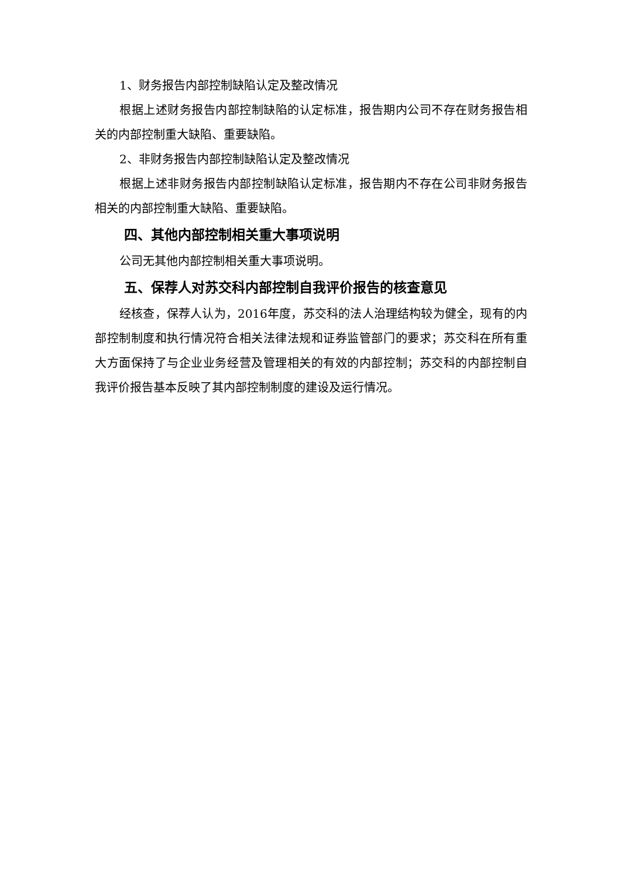1、财务报告内部控制缺陷认定及整改情况
根据上述财务报告内部控制缺陷的认定标准，报告期内公司不存在财务报告相关的内部控制重大缺陷、重要缺陷。
2、非财务报告内部控制缺陷认定及整改情况
根据上述非财务报告内部控制缺陷认定标准，报告期内不存在公司非财务报告相关的内部控制重大缺陷、重要缺陷。
四、其他内部控制相关重大事项说明
公司无其他内部控制相关重大事项说明。
五、保荐人对苏交科内部控制自我评价报告的核查意见
经核查，保荐人认为，2016年度，苏交科的法人治理结构较为健全，现有的内部控制制度和执行情况符合相关法律法规和证券监管部门的要求；苏交科在所有重大方面保持了与企业业务经营及管理相关的有效的内部控制；苏交科的内部控制自我评价报告基本反映了其内部控制制度的建设及运行情况。